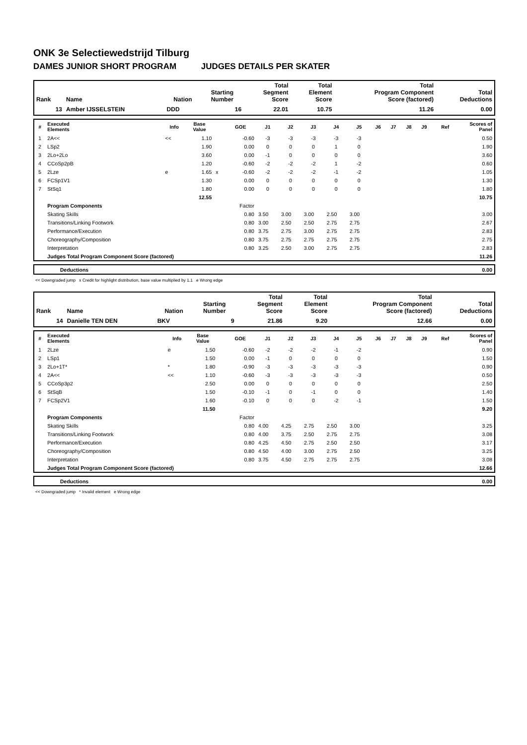ONK 3e Selectiewedstrijd Tilburg
DAMES JUNIOR SHORT PROGRAM JUDGES DETAILS PER SKATER
| Rank | Name | Nation | Starting Number | Total Segment Score | Total Element Score | Total Program Component Score (factored) | Total Deductions |
| --- | --- | --- | --- | --- | --- | --- | --- |
| 13 | Amber IJSSELSTEIN | DDD | 16 | 22.01 | 10.75 | 11.26 | 0.00 |
| # | Executed Elements | Info | Base Value | | GOE | J1 | J2 | J3 | J4 | J5 | J6 | J7 | J8 | J9 | Ref | Scores of Panel |
| --- | --- | --- | --- | --- | --- | --- | --- | --- | --- | --- | --- | --- | --- | --- | --- | --- |
| 1 | 2A<< | << | 1.10 | | -0.60 | -3 | -3 | -3 | -3 | -3 | | | | | | 0.50 |
| 2 | LSp2 | | 1.90 | | 0.00 | 0 | 0 | 0 | 1 | 0 | | | | | | 1.90 |
| 3 | 2Lo+2Lo | | 3.60 | | 0.00 | -1 | 0 | 0 | 0 | 0 | | | | | | 3.60 |
| 4 | CCoSp2pB | | 1.20 | | -0.60 | -2 | -2 | -2 | 1 | -2 | | | | | | 0.60 |
| 5 | 2Lze | e | 1.65 | x | -0.60 | -2 | -2 | -2 | -1 | -2 | | | | | | 1.05 |
| 6 | FCSp1V1 | | 1.30 | | 0.00 | 0 | 0 | 0 | 0 | 0 | | | | | | 1.30 |
| 7 | StSq1 | | 1.80 | | 0.00 | 0 | 0 | 0 | 0 | 0 | | | | | | 1.80 |
| | | | 12.55 | | | | | | | | | | | | | 10.75 |
| | Program Components | | | | Factor | | | | | | | | | | | |
| | Skating Skills | | | | 0.80 | 3.50 | 3.00 | 3.00 | 2.50 | 3.00 | | | | | | 3.00 |
| | Transitions/Linking Footwork | | | | 0.80 | 3.00 | 2.50 | 2.50 | 2.75 | 2.75 | | | | | | 2.67 |
| | Performance/Execution | | | | 0.80 | 3.75 | 2.75 | 3.00 | 2.75 | 2.75 | | | | | | 2.83 |
| | Choreography/Composition | | | | 0.80 | 3.75 | 2.75 | 2.75 | 2.75 | 2.75 | | | | | | 2.75 |
| | Interpretation | | | | 0.80 | 3.25 | 2.50 | 3.00 | 2.75 | 2.75 | | | | | | 2.83 |
| | Judges Total Program Component Score (factored) | | | | | | | | | | | | | | | 11.26 |
| | Deductions | 0.00 |
<< Downgraded jump x Credit for highlight distribution, base value multiplied by 1.1 e Wrong edge
| Rank | Name | Nation | Starting Number | Total Segment Score | Total Element Score | Total Program Component Score (factored) | Total Deductions |
| --- | --- | --- | --- | --- | --- | --- | --- |
| 14 | Danielle TEN DEN | BKV | 9 | 21.86 | 9.20 | 12.66 | 0.00 |
| # | Executed Elements | Info | Base Value | | GOE | J1 | J2 | J3 | J4 | J5 | J6 | J7 | J8 | J9 | Ref | Scores of Panel |
| --- | --- | --- | --- | --- | --- | --- | --- | --- | --- | --- | --- | --- | --- | --- | --- | --- |
| 1 | 2Lze | e | 1.50 | | -0.60 | -2 | -2 | -2 | -1 | -2 | | | | | | 0.90 |
| 2 | LSp1 | | 1.50 | | 0.00 | -1 | 0 | 0 | 0 | 0 | | | | | | 1.50 |
| 3 | 2Lo+1T* | * | 1.80 | | -0.90 | -3 | -3 | -3 | -3 | -3 | | | | | | 0.90 |
| 4 | 2A<< | << | 1.10 | | -0.60 | -3 | -3 | -3 | -3 | -3 | | | | | | 0.50 |
| 5 | CCoSp3p2 | | 2.50 | | 0.00 | 0 | 0 | 0 | 0 | 0 | | | | | | 2.50 |
| 6 | StSqB | | 1.50 | | -0.10 | -1 | 0 | -1 | 0 | 0 | | | | | | 1.40 |
| 7 | FCSp2V1 | | 1.60 | | -0.10 | 0 | 0 | 0 | -2 | -1 | | | | | | 1.50 |
| | | | 11.50 | | | | | | | | | | | | | 9.20 |
| | Program Components | | | | Factor | | | | | | | | | | | |
| | Skating Skills | | | | 0.80 | 4.00 | 4.25 | 2.75 | 2.50 | 3.00 | | | | | | 3.25 |
| | Transitions/Linking Footwork | | | | 0.80 | 4.00 | 3.75 | 2.50 | 2.75 | 2.75 | | | | | | 3.08 |
| | Performance/Execution | | | | 0.80 | 4.25 | 4.50 | 2.75 | 2.50 | 2.50 | | | | | | 3.17 |
| | Choreography/Composition | | | | 0.80 | 4.50 | 4.00 | 3.00 | 2.75 | 2.50 | | | | | | 3.25 |
| | Interpretation | | | | 0.80 | 3.75 | 4.50 | 2.75 | 2.75 | 2.75 | | | | | | 3.08 |
| | Judges Total Program Component Score (factored) | | | | | | | | | | | | | | | 12.66 |
| | Deductions | 0.00 |
<< Downgraded jump * Invalid element e Wrong edge